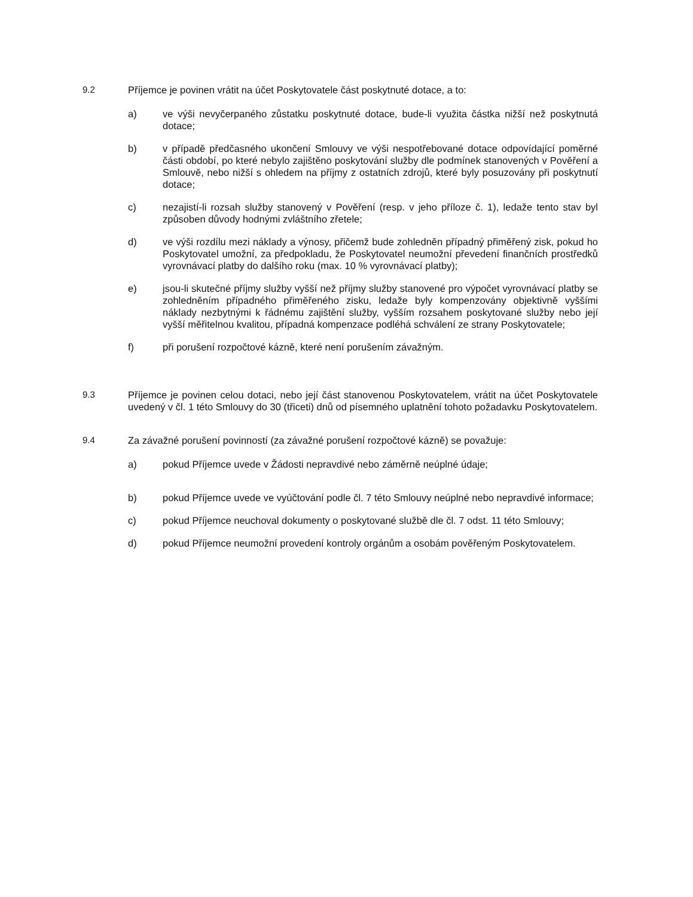9.2 Příjemce je povinen vrátit na účet Poskytovatele část poskytnuté dotace, a to:
a) ve výši nevyčerpaného zůstatku poskytnuté dotace, bude-li využita částka nižší než poskytnutá dotace;
b) v případě předčasného ukončení Smlouvy ve výši nespotřebované dotace odpovídající poměrné části období, po které nebylo zajištěno poskytování služby dle podmínek stanovených v Pověření a Smlouvě, nebo nižší s ohledem na příjmy z ostatních zdrojů, které byly posuzovány při poskytnutí dotace;
c) nezajistí-li rozsah služby stanovený v Pověření (resp. v jeho příloze č. 1), ledaže tento stav byl způsoben důvody hodnými zvláštního zřetele;
d) ve výši rozdílu mezi náklady a výnosy, přičemž bude zohledněn případný přiměřený zisk, pokud ho Poskytovatel umožní, za předpokladu, že Poskytovatel neumožní převedení finančních prostředků vyrovnávací platby do dalšího roku (max. 10 % vyrovnávací platby);
e) jsou-li skutečné příjmy služby vyšší než příjmy služby stanovené pro výpočet vyrovnávací platby se zohledněním případného přiměřeného zisku, ledaže byly kompenzovány objektivně vyššími náklady nezbytnými k řádnému zajištění služby, vyšším rozsahem poskytované služby nebo její vyšší měřitelnou kvalitou, případná kompenzace podléhá schválení ze strany Poskytovatele;
f) při porušení rozpočtové kázně, které není porušením závažným.
9.3 Příjemce je povinen celou dotaci, nebo její část stanovenou Poskytovatelem, vrátit na účet Poskytovatele uvedený v čl. 1 této Smlouvy do 30 (třiceti) dnů od písemného uplatnění tohoto požadavku Poskytovatelem.
9.4 Za závažné porušení povinností (za závažné porušení rozpočtové kázně) se považuje:
a) pokud Příjemce uvede v Žádosti nepravdivé nebo záměrně neúplné údaje;
b) pokud Příjemce uvede ve vyúčtování podle čl. 7 této Smlouvy neúplné nebo nepravdivé informace;
c) pokud Příjemce neuchoval dokumenty o poskytované službě dle čl. 7 odst. 11 této Smlouvy;
d) pokud Příjemce neumožní provedení kontroly orgánům a osobám pověřeným Poskytovatelem.